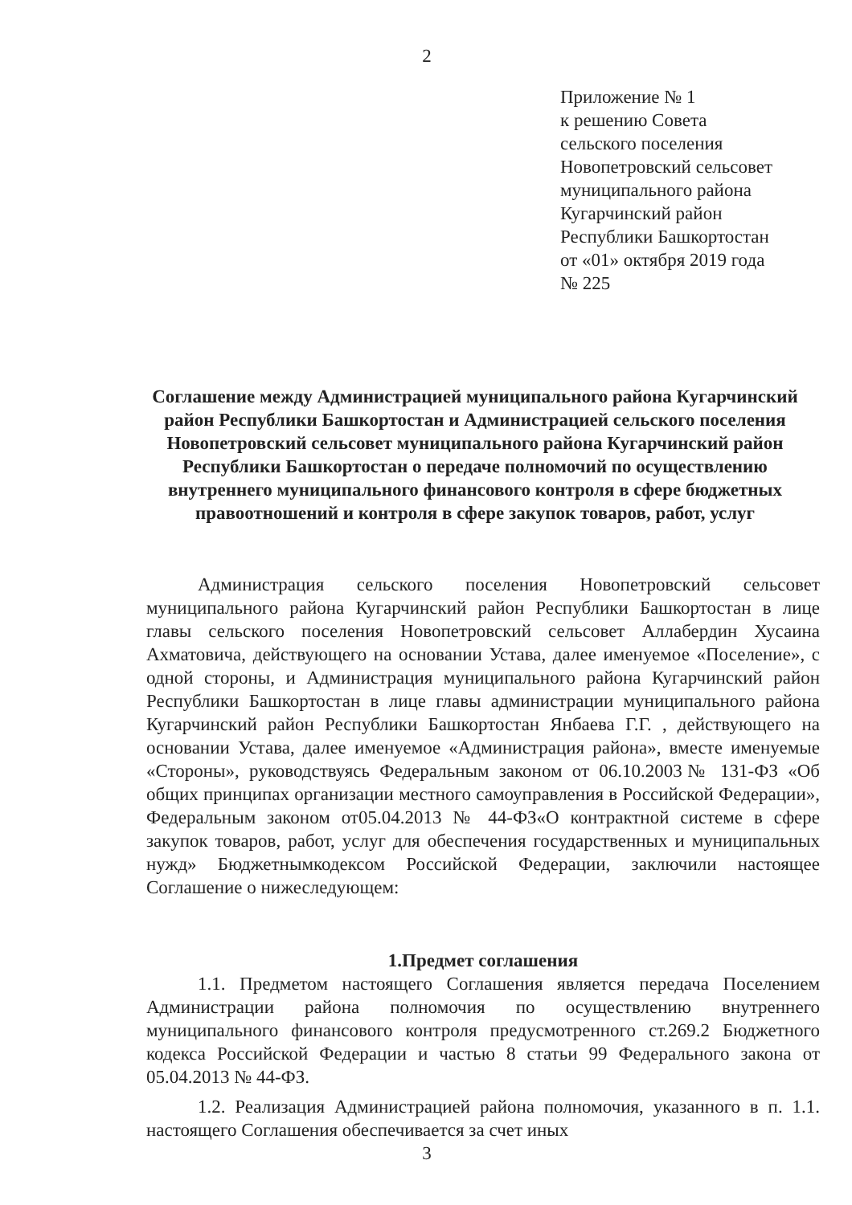2
Приложение № 1
к решению Совета
сельского поселения
Новопетровский сельсовет
муниципального района
Кугарчинский район
Республики Башкортостан
от «01» октября 2019 года
№ 225
Соглашение между Администрацией муниципального района Кугарчинский район Республики Башкортостан и Администрацией сельского поселения Новопетровский сельсовет муниципального района Кугарчинский район Республики Башкортостан о передаче полномочий по осуществлению внутреннего муниципального финансового контроля в сфере бюджетных правоотношений и контроля в сфере закупок товаров, работ, услуг
Администрация сельского поселения Новопетровский сельсовет муниципального района Кугарчинский район Республики Башкортостан в лице главы сельского поселения Новопетровский сельсовет Аллабердин Хусаина Ахматовича, действующего на основании Устава, далее именуемое «Поселение», с одной стороны, и Администрация муниципального района Кугарчинский район Республики Башкортостан в лице главы администрации муниципального района Кугарчинский район Республики Башкортостан Янбаева Г.Г. , действующего на основании Устава, далее именуемое «Администрация района», вместе именуемые «Стороны», руководствуясь Федеральным законом от 06.10.2003№ 131-ФЗ «Об общих принципах организации местного самоуправления в Российской Федерации», Федеральным законом от05.04.2013 № 44-ФЗ«О контрактной системе в сфере закупок товаров, работ, услуг для обеспечения государственных и муниципальных нужд» Бюджетнымкодексом Российской Федерации, заключили настоящее Соглашение о нижеследующем:
1.Предмет соглашения
1.1. Предметом настоящего Соглашения является передача Поселением Администрации района полномочия по осуществлению внутреннего муниципального финансового контроля предусмотренного ст.269.2 Бюджетного кодекса Российской Федерации и частью 8 статьи 99 Федерального закона от 05.04.2013 № 44-ФЗ.
1.2. Реализация Администрацией района полномочия, указанного в п. 1.1. настоящего Соглашения обеспечивается за счет иных
3